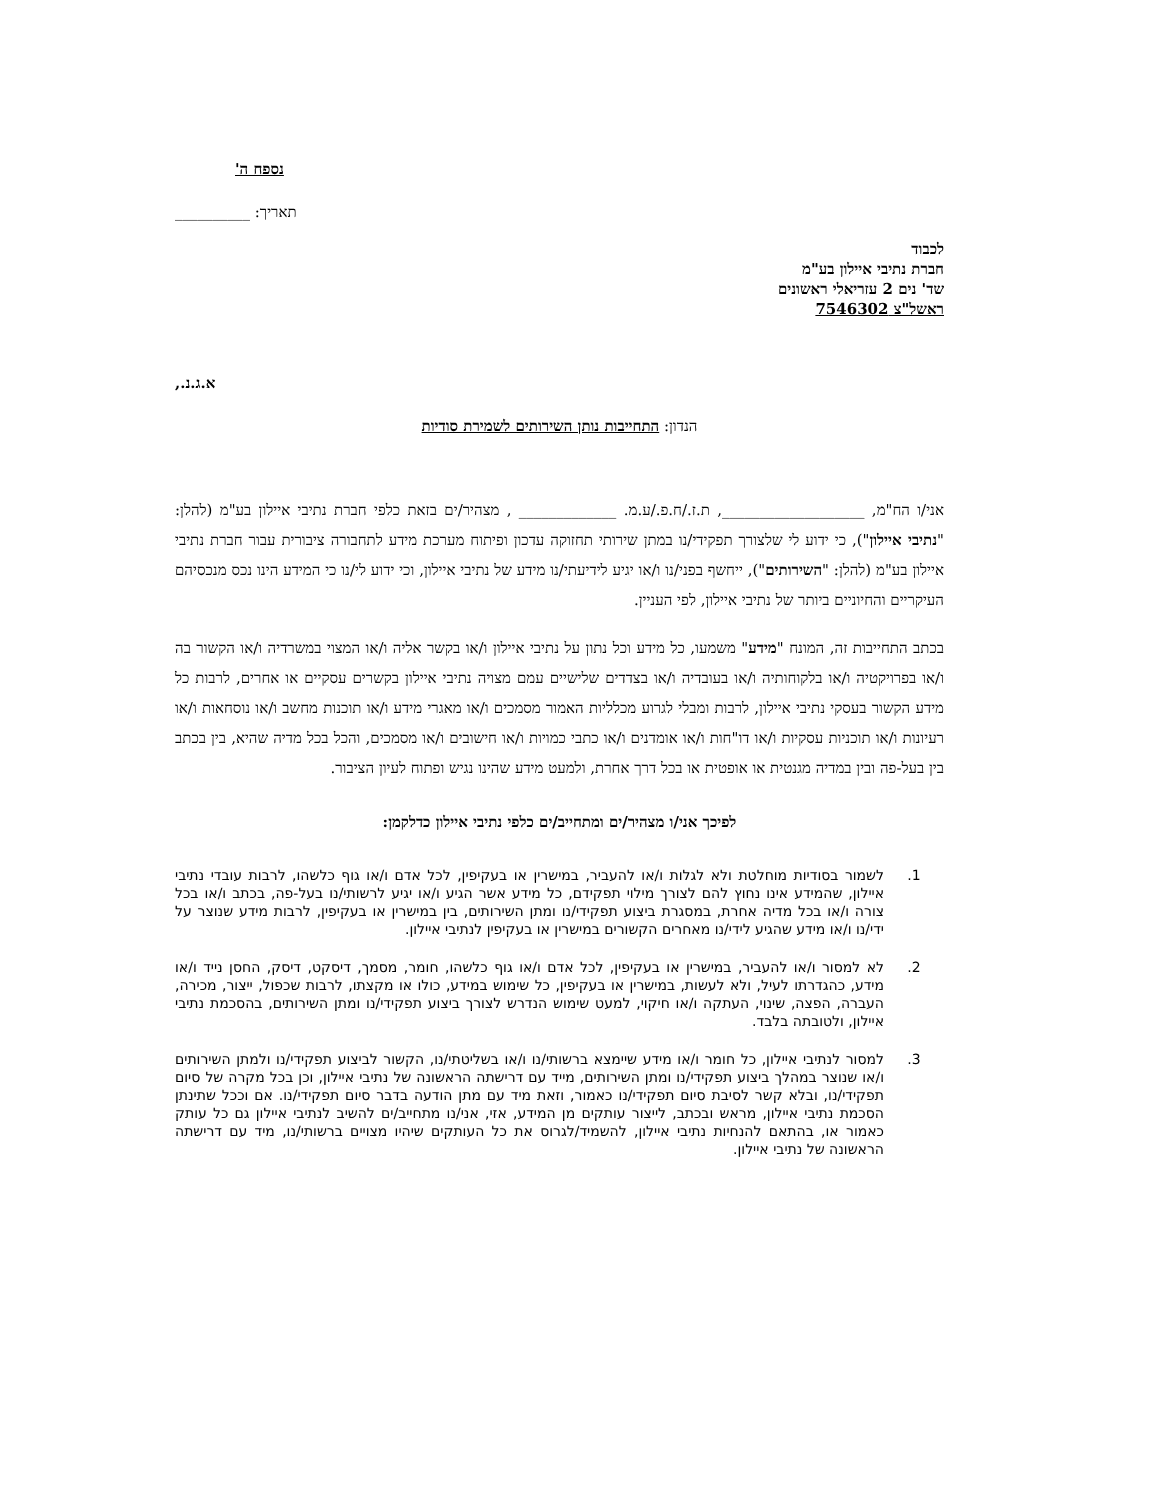נספח ה'
תאריך: __________
לכבוד
חברת נתיבי איילון בע"מ
שד' נים 2 עזריאלי ראשונים
ראשל"צ 7546302
א.ג.נ.,
הנדון: התחייבות נותן השירותים לשמירת סודיות
אני/ו הח"מ, ___________________, ת.ז./ח.פ./ע.מ. _____________ , מצהיר/ים בזאת כלפי חברת נתיבי איילון בע"מ (להלן: "נתיבי איילון"), כי ידוע לי שלצורך תפקידי/נו במתן שירותי תחזוקה עדכון ופיתוח מערכת מידע לתחבורה ציבורית עבור חברת נתיבי איילון בע"מ (להלן: "השירותים"), ייחשף בפני/נו ו/או יגיע לידיעתי/נו מידע של נתיבי איילון, וכי ידוע לי/נו כי המידע הינו נכס מנכסיהם העיקריים והחיוניים ביותר של נתיבי איילון, לפי העניין.
בכתב התחייבות זה, המונח "מידע" משמעו, כל מידע וכל נתון על נתיבי איילון ו/או בקשר אליה ו/או המצוי במשרדיה ו/או הקשור בה ו/או בפרויקטיה ו/או בלקוחותיה ו/או בעובדיה ו/או בצדדים שלישיים עמם מצויה נתיבי איילון בקשרים עסקיים או אחרים, לרבות כל מידע הקשור בעסקי נתיבי איילון, לרבות ומבלי לגרוע מכלליות האמור מסמכים ו/או מאגרי מידע ו/או תוכנות מחשב ו/או נוסחאות ו/או רעיונות ו/או תוכניות עסקיות ו/או דו"חות ו/או אומדנים ו/או כתבי כמויות ו/או חישובים ו/או מסמכים, והכל בכל מדיה שהיא, בין בכתב בין בעל-פה ובין במדיה מגנטית או אופטית או בכל דרך אחרת, ולמעט מידע שהינו נגיש ופתוח לעיון הציבור.
לפיכך אני/ו מצהיר/ים ומתחייב/ים כלפי נתיבי איילון כדלקמן:
1. לשמור בסודיות מוחלטת ולא לגלות ו/או להעביר, במישרין או בעקיפין, לכל אדם ו/או גוף כלשהו, לרבות עובדי נתיבי איילון, שהמידע אינו נחוץ להם לצורך מילוי תפקידם, כל מידע אשר הגיע ו/או יגיע לרשותי/נו בעל-פה, בכתב ו/או בכל צורה ו/או בכל מדיה אחרת, במסגרת ביצוע תפקידי/נו ומתן השירותים, בין במישרין או בעקיפין, לרבות מידע שנוצר על ידי/נו ו/או מידע שהגיע לידי/נו מאחרים הקשורים במישרין או בעקיפין לנתיבי איילון.
2. לא למסור ו/או להעביר, במישרין או בעקיפין, לכל אדם ו/או גוף כלשהו, חומר, מסמך, דיסקט, דיסק, החסן נייד ו/או מידע, כהגדרתו לעיל, ולא לעשות, במישרין או בעקיפין, כל שימוש במידע, כולו או מקצתו, לרבות שכפול, ייצור, מכירה, העברה, הפצה, שינוי, העתקה ו/או חיקוי, למעט שימוש הנדרש לצורך ביצוע תפקידי/נו ומתן השירותים, בהסכמת נתיבי איילון, ולטובתה בלבד.
3. למסור לנתיבי איילון, כל חומר ו/או מידע שיימצא ברשותי/נו ו/או בשליטתי/נו, הקשור לביצוע תפקידי/נו ולמתן השירותים ו/או שנוצר במהלך ביצוע תפקידי/נו ומתן השירותים, מייד עם דרישתה הראשונה של נתיבי איילון, וכן בכל מקרה של סיום תפקידי/נו, ובלא קשר לסיבת סיום תפקידי/נו כאמור, וזאת מיד עם מתן הודעה בדבר סיום תפקידי/נו. אם וככל שתינתן הסכמת נתיבי איילון, מראש ובכתב, לייצור עותקים מן המידע, אזי, אני/נו מתחייב/ים להשיב לנתיבי איילון גם כל עותק כאמור או, בהתאם להנחיות נתיבי איילון, להשמיד/לגרוס את כל העותקים שיהיו מצויים ברשותי/נו, מיד עם דרישתה הראשונה של נתיבי איילון.